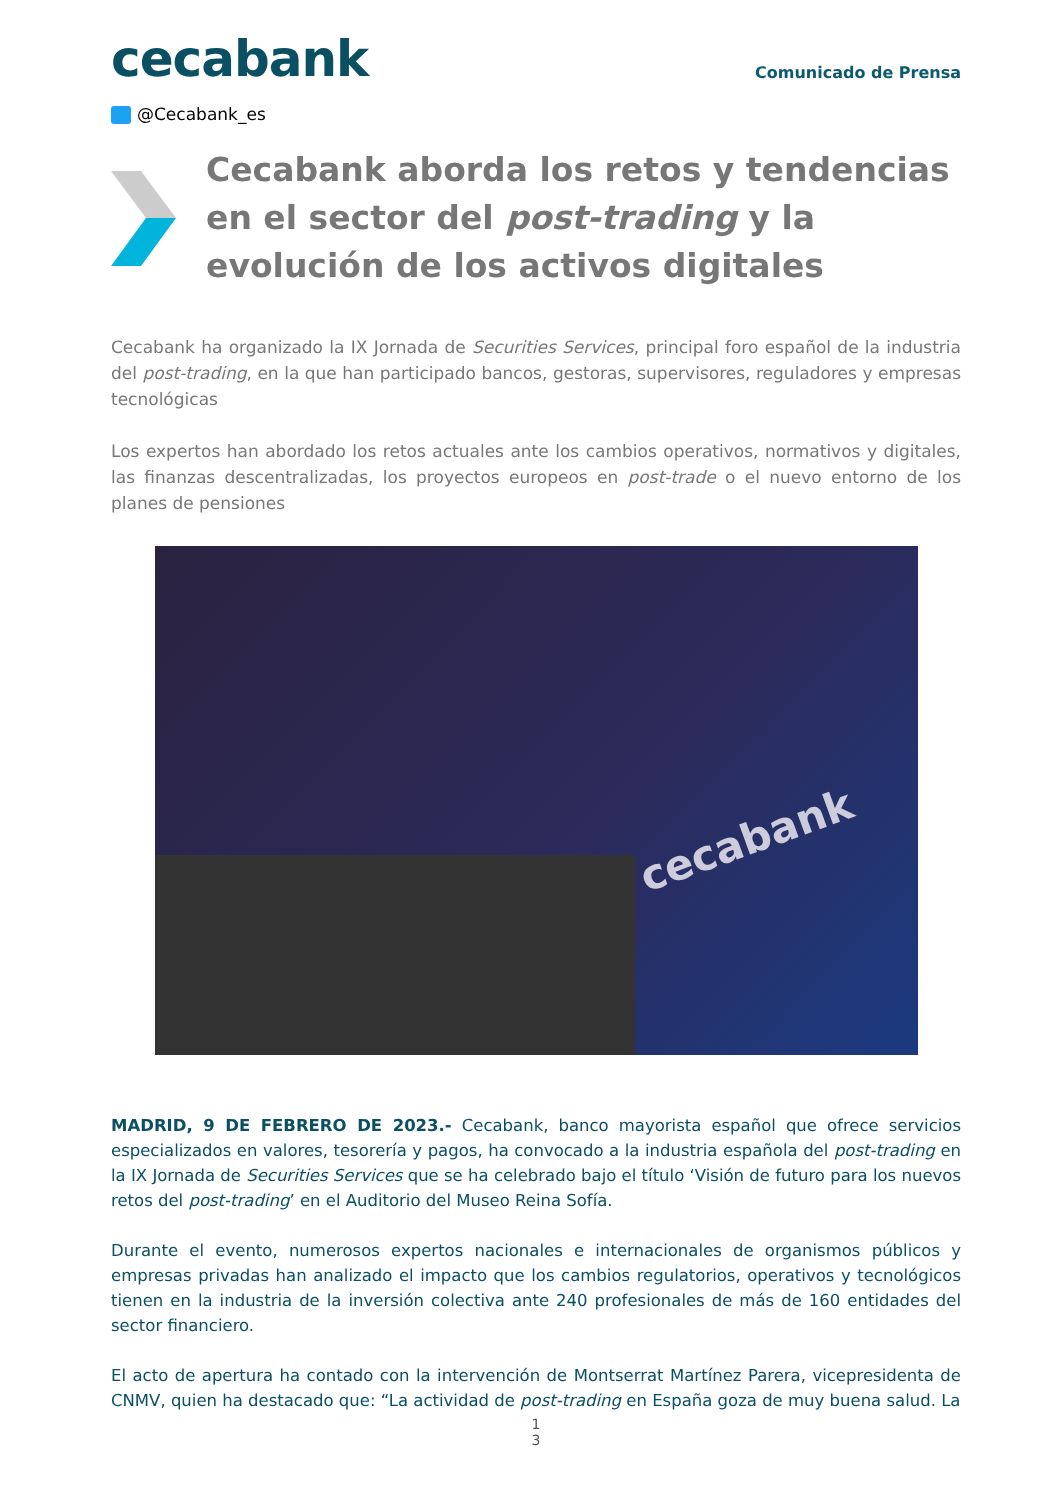cecabank
Comunicado de Prensa
@Cecabank_es
Cecabank aborda los retos y tendencias en el sector del post-trading y la evolución de los activos digitales
Cecabank ha organizado la IX Jornada de Securities Services, principal foro español de la industria del post-trading, en la que han participado bancos, gestoras, supervisores, reguladores y empresas tecnológicas
Los expertos han abordado los retos actuales ante los cambios operativos, normativos y digitales, las finanzas descentralizadas, los proyectos europeos en post-trade o el nuevo entorno de los planes de pensiones
cecabank
MADRID, 9 DE FEBRERO DE 2023.- Cecabank, banco mayorista español que ofrece servicios especializados en valores, tesorería y pagos, ha convocado a la industria española del post-trading en la IX Jornada de Securities Services que se ha celebrado bajo el título ‘Visión de futuro para los nuevos retos del post-trading’ en el Auditorio del Museo Reina Sofía.
Durante el evento, numerosos expertos nacionales e internacionales de organismos públicos y empresas privadas han analizado el impacto que los cambios regulatorios, operativos y tecnológicos tienen en la industria de la inversión colectiva ante 240 profesionales de más de 160 entidades del sector financiero.
El acto de apertura ha contado con la intervención de Montserrat Martínez Parera, vicepresidenta de CNMV, quien ha destacado que: “La actividad de post-trading en España goza de muy buena salud. La
1
3